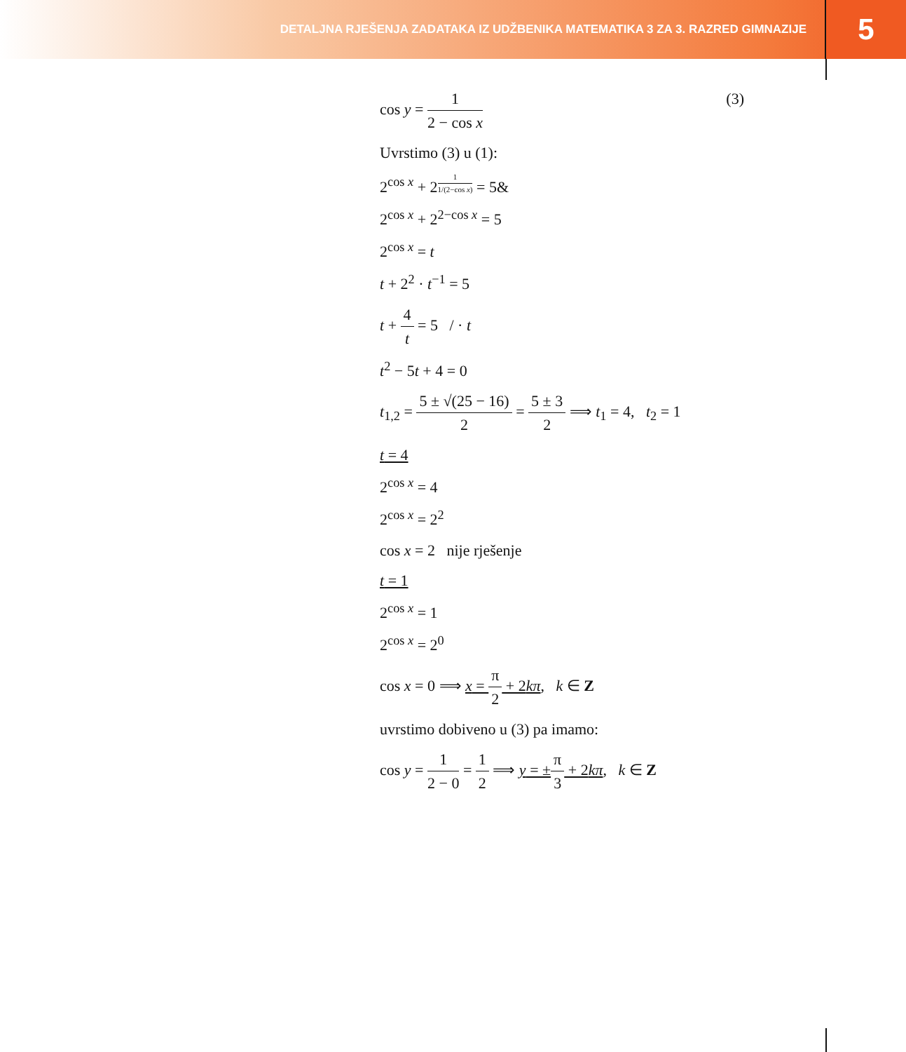DETALJNA RJEŠENJA ZADATAKA IZ UDŽBENIKA MATEMATIKA 3 ZA 3. RAZRED GIMNAZIJE
5
cos y = 1 2 − cos x (3)
Uvrstimo (3) u (1):
2<sup>cos x</sup> + 2<sup>1 1/(2−cos x)</sup> = 5&
2<sup>cos x</sup> + 2<sup>2−cos x</sup> = 5
2<sup>cos x</sup> = t
t + 2<sup>2</sup> · t<sup>−1</sup> = 5
t + 4 t = 5 / · t
t<sup>2</sup> − 5t + 4 = 0
t<sub>1,2</sub> = 5 ± √(25 − 16) 2 = 5 ± 3 2 ⟹ t<sub>1</sub> = 4, t<sub>2</sub> = 1
t = 4
2<sup>cos x</sup> = 4
2<sup>cos x</sup> = 2<sup>2</sup>
cos x = 2 nije rješenje
t = 1
2<sup>cos x</sup> = 1
2<sup>cos x</sup> = 2<sup>0</sup>
cos x = 0 ⟹ x = π 2 + 2kπ, k ∈ Z
uvrstimo dobiveno u (3) pa imamo:
cos y = 1 2 − 0 = 1 2 ⟹ y = ±π 3 + 2kπ, k ∈ Z